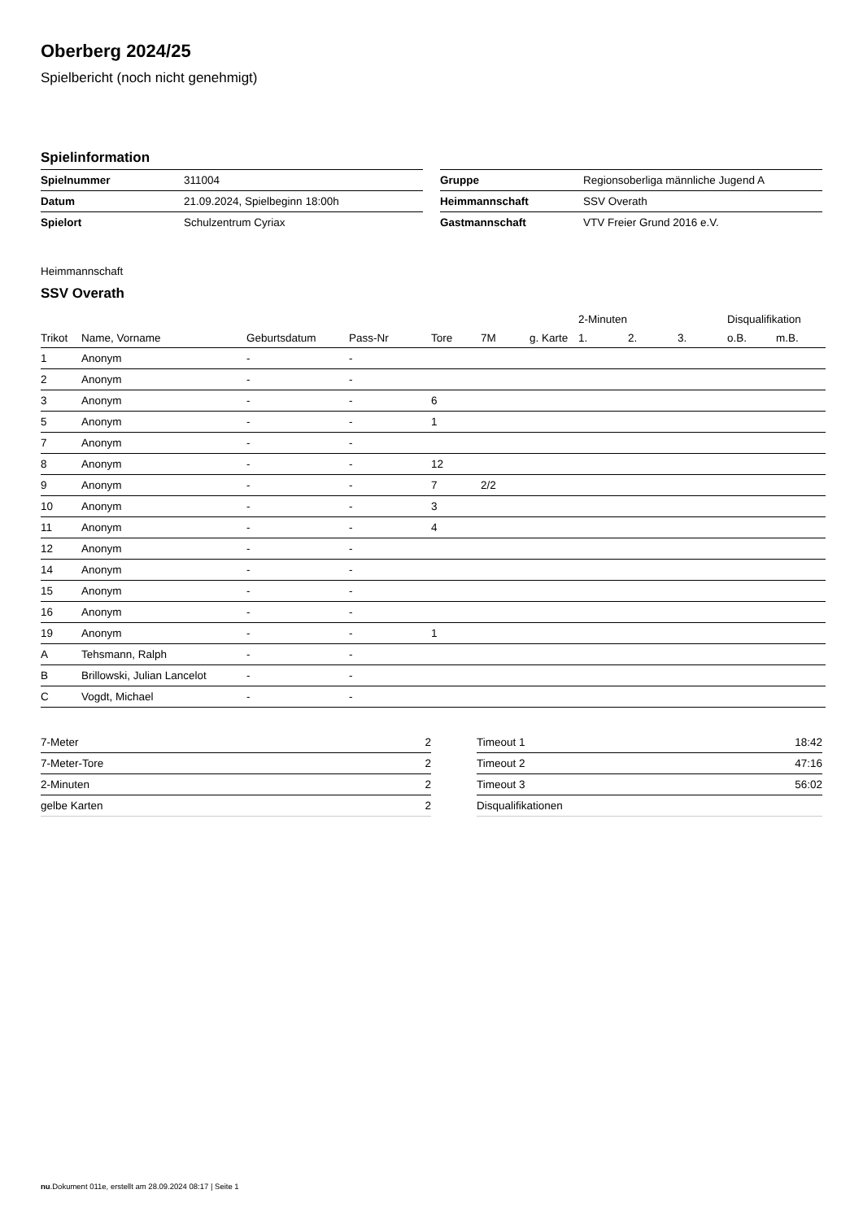Oberberg 2024/25
Spielbericht (noch nicht genehmigt)
Spielinformation
| Spielnummer | 311004 |
| Datum | 21.09.2024, Spielbeginn 18:00h |
| Spielort | Schulzentrum Cyriax |
| Gruppe | Regionsoberliga männliche Jugend A |
| Heimmannschaft | SSV Overath |
| Gastmannschaft | VTV Freier Grund 2016 e.V. |
Heimmannschaft
SSV Overath
| | | | | | | | 2-Minuten | | | Disqualifikation | |
| --- | --- | --- | --- | --- | --- | --- | --- | --- | --- | --- | --- |
| Trikot | Name, Vorname | Geburtsdatum | Pass-Nr | Tore | 7M | g. Karte | 1. | 2. | 3. | o.B. | m.B. |
| 1 | Anonym | - | - | | | | | | | | |
| 2 | Anonym | - | - | | | | | | | | |
| 3 | Anonym | - | - | 6 | | | | | | | |
| 5 | Anonym | - | - | 1 | | | | | | | |
| 7 | Anonym | - | - | | | | | | | | |
| 8 | Anonym | - | - | 12 | | | | | | | |
| 9 | Anonym | - | - | 7 | 2/2 | | | | | | |
| 10 | Anonym | - | - | 3 | | | | | | | |
| 11 | Anonym | - | - | 4 | | | | | | | |
| 12 | Anonym | - | - | | | | | | | | |
| 14 | Anonym | - | - | | | | | | | | |
| 15 | Anonym | - | - | | | | | | | | |
| 16 | Anonym | - | - | | | | | | | | |
| 19 | Anonym | - | - | 1 | | | | | | | |
| A | Tehsmann, Ralph | - | - | | | | | | | | |
| B | Brillowski, Julian Lancelot | - | - | | | | | | | | |
| C | Vogdt, Michael | - | - | | | | | | | | |
| 7-Meter | 2 |
| 7-Meter-Tore | 2 |
| 2-Minuten | 2 |
| gelbe Karten | 2 |
| Timeout 1 | 18:42 |
| Timeout 2 | 47:16 |
| Timeout 3 | 56:02 |
| Disqualifikationen | |
nu.Dokument 011e, erstellt am 28.09.2024 08:17 | Seite 1